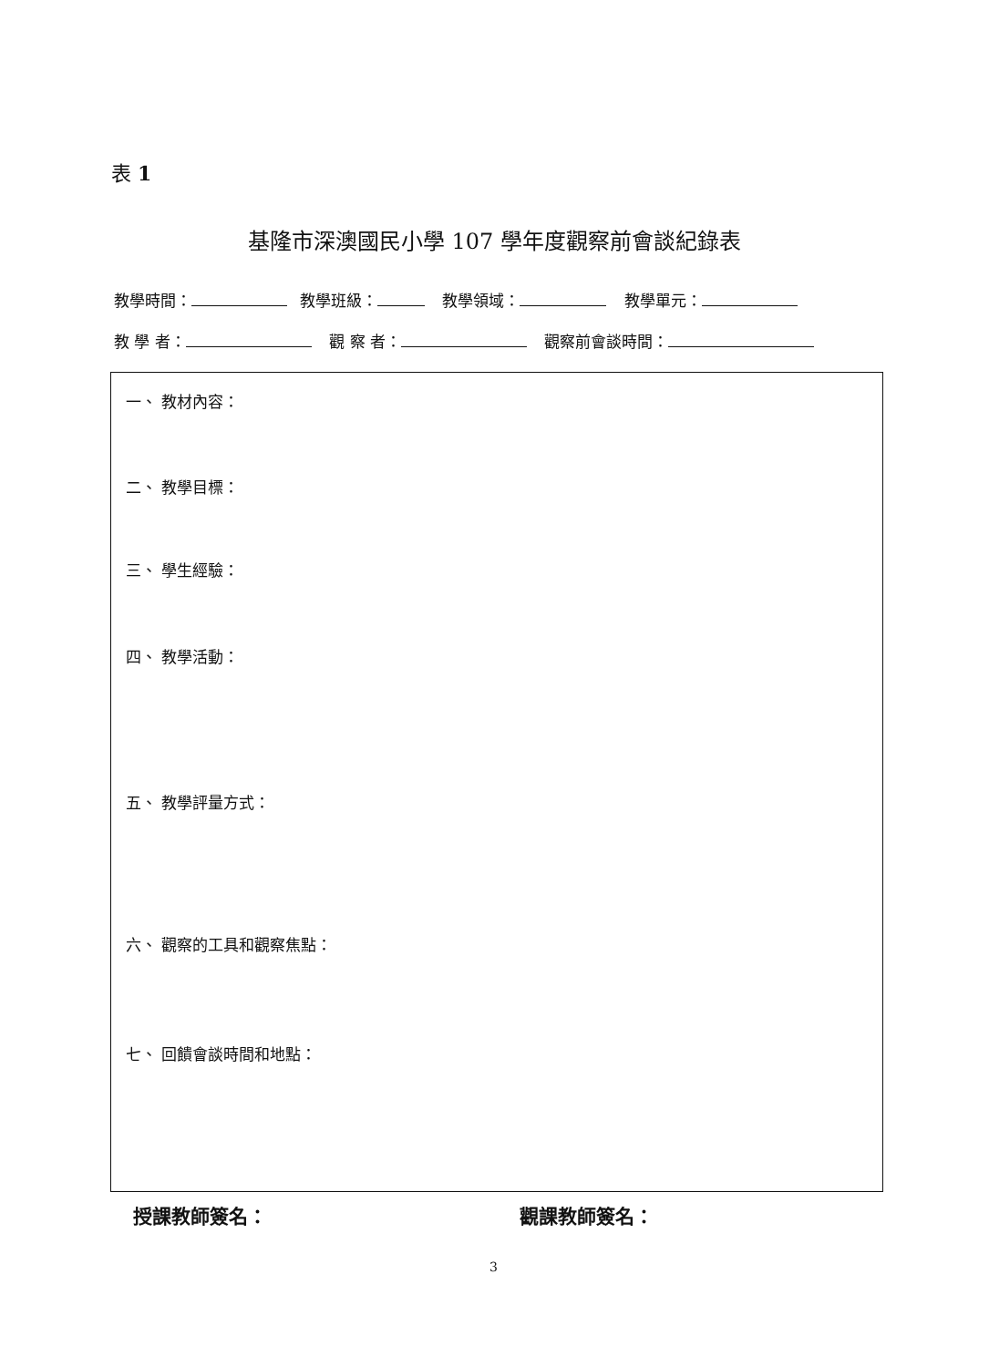表 1
基隆市深澳國民小學 107 學年度觀察前會談紀錄表
教學時間： 教學班級： 教學領域： 教學單元：
教 學 者： 觀 察 者： 觀察前會談時間：
一、 教材內容：
二、 教學目標：
三、 學生經驗：
四、 教學活動：
五、 教學評量方式：
六、 觀察的工具和觀察焦點：
七、 回饋會談時間和地點：
授課教師簽名： 觀課教師簽名：
3